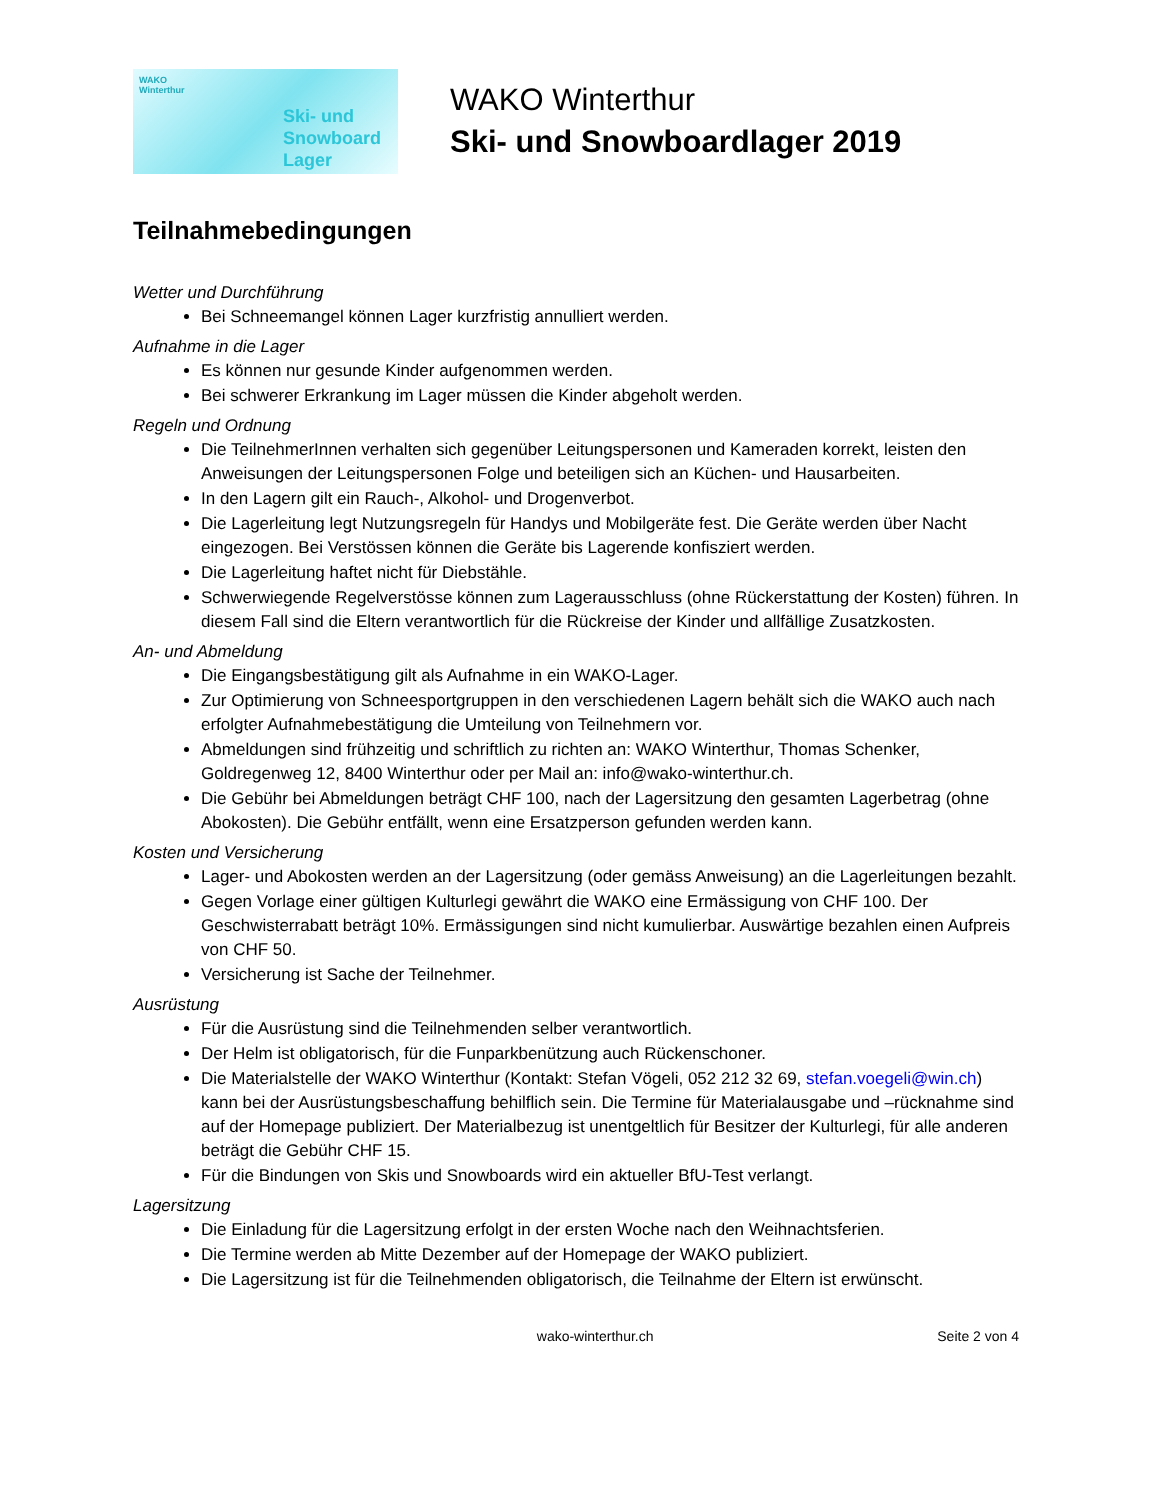WAKO
Winterthur
Ski- und
Snowboard
Lager
WAKO Winterthur
Ski- und Snowboardlager 2019
Teilnahmebedingungen
Wetter und Durchführung
Bei Schneemangel können Lager kurzfristig annulliert werden.
Aufnahme in die Lager
Es können nur gesunde Kinder aufgenommen werden.
Bei schwerer Erkrankung im Lager müssen die Kinder abgeholt werden.
Regeln und Ordnung
Die TeilnehmerInnen verhalten sich gegenüber Leitungspersonen und Kameraden korrekt, leisten den Anweisungen der Leitungspersonen Folge und beteiligen sich an Küchen- und Hausarbeiten.
In den Lagern gilt ein Rauch-, Alkohol- und Drogenverbot.
Die Lagerleitung legt Nutzungsregeln für Handys und Mobilgeräte fest. Die Geräte werden über Nacht eingezogen. Bei Verstössen können die Geräte bis Lagerende konfisziert werden.
Die Lagerleitung haftet nicht für Diebstähle.
Schwerwiegende Regelverstösse können zum Lagerausschluss (ohne Rückerstattung der Kosten) führen. In diesem Fall sind die Eltern verantwortlich für die Rückreise der Kinder und allfällige Zusatzkosten.
An- und Abmeldung
Die Eingangsbestätigung gilt als Aufnahme in ein WAKO-Lager.
Zur Optimierung von Schneesportgruppen in den verschiedenen Lagern behält sich die WAKO auch nach erfolgter Aufnahmebestätigung die Umteilung von Teilnehmern vor.
Abmeldungen sind frühzeitig und schriftlich zu richten an: WAKO Winterthur, Thomas Schenker, Goldregenweg 12, 8400 Winterthur oder per Mail an: info@wako-winterthur.ch.
Die Gebühr bei Abmeldungen beträgt CHF 100, nach der Lagersitzung den gesamten Lagerbetrag (ohne Abokosten). Die Gebühr entfällt, wenn eine Ersatzperson gefunden werden kann.
Kosten und Versicherung
Lager- und Abokosten werden an der Lagersitzung (oder gemäss Anweisung) an die Lagerleitungen bezahlt.
Gegen Vorlage einer gültigen Kulturlegi gewährt die WAKO eine Ermässigung von CHF 100. Der Geschwisterrabatt beträgt 10%. Ermässigungen sind nicht kumulierbar. Auswärtige bezahlen einen Aufpreis von CHF 50.
Versicherung ist Sache der Teilnehmer.
Ausrüstung
Für die Ausrüstung sind die Teilnehmenden selber verantwortlich.
Der Helm ist obligatorisch, für die Funparkbenützung auch Rückenschoner.
Die Materialstelle der WAKO Winterthur (Kontakt: Stefan Vögeli, 052 212 32 69, stefan.voegeli@win.ch) kann bei der Ausrüstungsbeschaffung behilflich sein. Die Termine für Materialausgabe und –rücknahme sind auf der Homepage publiziert. Der Materialbezug ist unentgeltlich für Besitzer der Kulturlegi, für alle anderen beträgt die Gebühr CHF 15.
Für die Bindungen von Skis und Snowboards wird ein aktueller BfU-Test verlangt.
Lagersitzung
Die Einladung für die Lagersitzung erfolgt in der ersten Woche nach den Weihnachtsferien.
Die Termine werden ab Mitte Dezember auf der Homepage der WAKO publiziert.
Die Lagersitzung ist für die Teilnehmenden obligatorisch, die Teilnahme der Eltern ist erwünscht.
wako-winterthur.ch Seite 2 von 4